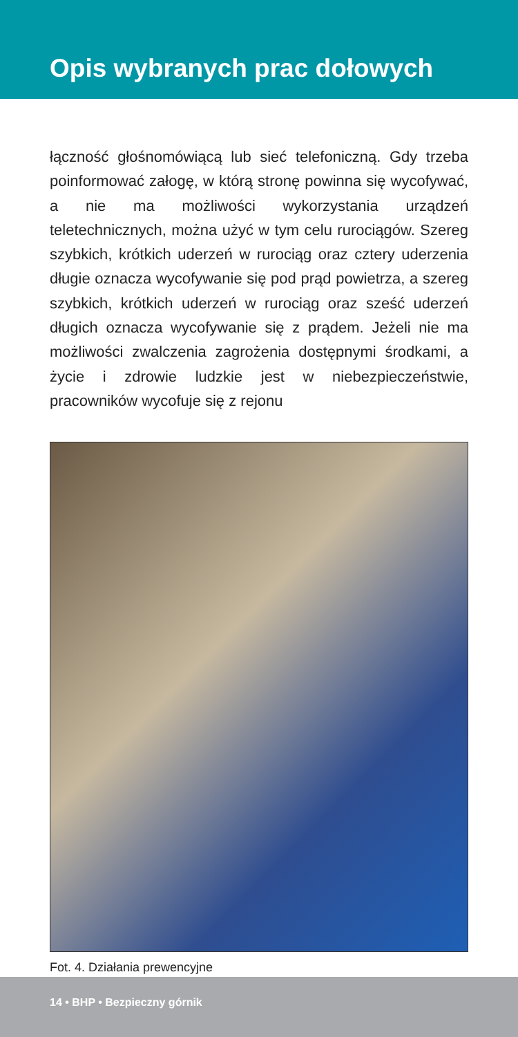Opis wybranych prac dołowych
łączność głośnomówiącą lub sieć telefoniczną. Gdy trzeba poinformować załogę, w którą stronę powinna się wycofywać, a nie ma możliwości wykorzystania urządzeń teletechnicznych, można użyć w tym celu rurociągów. Szereg szybkich, krótkich uderzeń w rurociąg oraz cztery uderzenia długie oznacza wycofywanie się pod prąd powietrza, a szereg szybkich, krótkich uderzeń w rurociąg oraz sześć uderzeń długich oznacza wycofywanie się z prądem. Jeżeli nie ma możliwości zwalczenia zagrożenia dostępnymi środkami, a życie i zdrowie ludzkie jest w niebezpieczeństwie, pracowników wycofuje się z rejonu
Fot. 4. Działania prewencyjne
14 • BHP • Bezpieczny górnik